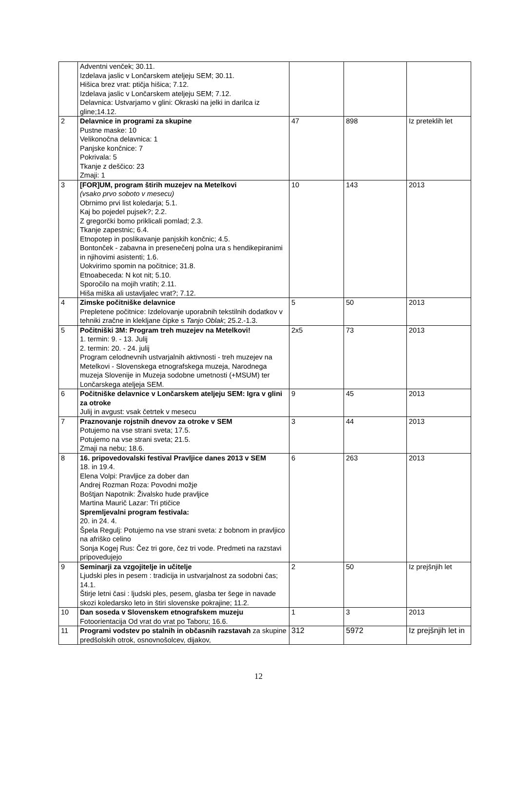| | Adventni venček; 30.11. Izdelava jaslic v Lončarskem ateljeju SEM; 30.11. Hišica brez vrat: ptičja hišica; 7.12. Izdelava jaslic v Lončarskem ateljeju SEM; 7.12. Delavnica: Ustvarjamo v glini: Okraski na jelki in darilca iz gline;14.12. | | | |
| 2 | Delavnice in programi za skupine Pustne maske: 10 Velikonočna delavnica: 1 Panjske končnice: 7 Pokrivala: 5 Tkanje z deščico: 23 Zmaji: 1 | 47 | 898 | Iz preteklih let |
| 3 | [FOR]UM, program štirih muzejev na Metelkovi (vsako prvo soboto v mesecu) Obrnimo prvi list koledarja; 5.1. Kaj bo pojedel pujsek?; 2.2. Z gregorčki bomo priklicali pomlad; 2.3. Tkanje zapestnic; 6.4. Etnopotep in poslikavanje panjskih končnic; 4.5. Bontonček - zabavna in presenečenj polna ura s hendikepiranimi in njihovimi asistenti; 1.6. Uokvirimo spomin na počitnice; 31.8. Etnoabeceda: N kot nit; 5.10. Sporočilo na mojih vratih; 2.11. Hiša miška ali ustavljalec vrat?; 7.12. | 10 | 143 | 2013 |
| 4 | Zimske počitniške delavnice Prepletene počitnice: Izdelovanje uporabnih tekstilnih dodatkov v tehniki zračne in klekljane čipke s Tanjo Oblak ; 25.2.-1.3. | 5 | 50 | 2013 |
| 5 | Počitniški 3M: Program treh muzejev na Metelkovi! 1. termin: 9. - 13. Julij 2. termin: 20. - 24. julij Program celodnevnih ustvarjalnih aktivnosti - treh muzejev na Metelkovi - Slovenskega etnografskega muzeja, Narodnega muzeja Slovenije in Muzeja sodobne umetnosti (+MSUM) ter Lončarskega ateljeja SEM. | 2x5 | 73 | 2013 |
| 6 | Počitniške delavnice v Lončarskem ateljeju SEM: Igra v glini za otroke Julij in avgust: vsak četrtek v mesecu | 9 | 45 | 2013 |
| 7 | Praznovanje rojstnih dnevov za otroke v SEM Potujemo na vse strani sveta; 17.5. Potujemo na vse strani sveta; 21.5. Zmaji na nebu; 18.6. | 3 | 44 | 2013 |
| 8 | 16. pripovedovalski festival Pravljice danes 2013 v SEM 18. in 19.4. Elena Volpi: Pravljice za dober dan Andrej Rozman Roza: Povodni možje Boštjan Napotnik: Živalsko hude pravljice Martina Maurič Lazar: Tri ptičice Spremljevalni program festivala: 20. in 24. 4. Špela Regulj: Potujemo na vse strani sveta: z bobnom in pravljico na afriško celino Sonja Kogej Rus: Čez tri gore, čez tri vode. Predmeti na razstavi pripovedujejo | 6 | 263 | 2013 |
| 9 | Seminarji za vzgojitelje in učitelje Ljudski ples in pesem : tradicija in ustvarjalnost za sodobni čas; 14.1. Štirje letni časi : ljudski ples, pesem, glasba ter šege in navade skozi koledarsko leto in štiri slovenske pokrajine; 11.2. | 2 | 50 | Iz prejšnjih let |
| 10 | Dan soseda v Slovenskem etnografskem muzeju Fotoorientacija Od vrat do vrat po Taboru; 16.6. | 1 | 3 | 2013 |
| 11 | Programi vodstev po stalnih in občasnih razstavah za skupine predšolskih otrok, osnovnošolcev, dijakov, | 312 | 5972 | Iz prejšnjih let in |
12